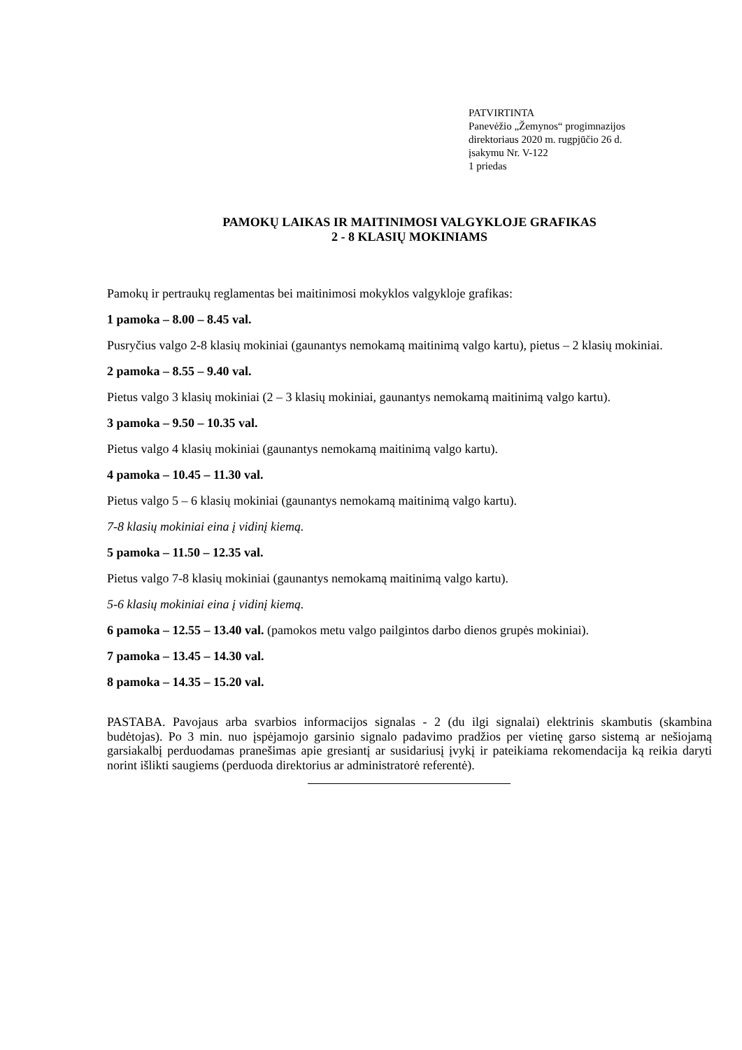PATVIRTINTA
Panevėžio „Žemynos“ progimnazijos
direktoriaus 2020 m. rugpjūčio 26 d.
įsakymu Nr. V-122
1 priedas
PAMOKŲ LAIKAS IR MAITINIMOSI VALGYKLOJE GRAFIKAS
2 - 8 KLASIŲ MOKINIAMS
Pamokų ir pertraukų reglamentas bei maitinimosi mokyklos valgykloje grafikas:
1 pamoka – 8.00 – 8.45 val.
Pusryčius valgo 2-8 klasių mokiniai (gaunantys nemokamą maitinimą valgo kartu), pietus – 2 klasių mokiniai.
2 pamoka – 8.55 – 9.40 val.
Pietus valgo 3 klasių mokiniai (2 – 3 klasių mokiniai, gaunantys nemokamą maitinimą valgo kartu).
3 pamoka – 9.50 – 10.35 val.
Pietus valgo 4 klasių mokiniai (gaunantys nemokamą maitinimą valgo kartu).
4 pamoka – 10.45 – 11.30 val.
Pietus valgo 5 – 6 klasių mokiniai (gaunantys nemokamą maitinimą valgo kartu).
7-8 klasių mokiniai eina į vidinį kiemą.
5 pamoka – 11.50 – 12.35 val.
Pietus valgo 7-8 klasių mokiniai (gaunantys nemokamą maitinimą valgo kartu).
5-6 klasių mokiniai eina į vidinį kiemą.
6 pamoka – 12.55 – 13.40 val. (pamokos metu valgo pailgintos darbo dienos grupės mokiniai).
7 pamoka – 13.45 – 14.30 val.
8 pamoka – 14.35 – 15.20 val.
PASTABA. Pavojaus arba svarbios informacijos signalas - 2 (du ilgi signalai) elektrinis skambutis (skambina budėtojas). Po 3 min. nuo įspėjamojo garsinio signalo padavimo pradžios per vietinę garso sistemą ar nešiojamą garsiakalbį perduodamas pranešimas apie gresiantį ar susidariusį įvykį ir pateikiama rekomendacija ką reikia daryti norint išlikti saugiems (perduoda direktorius ar administratorė referentė).